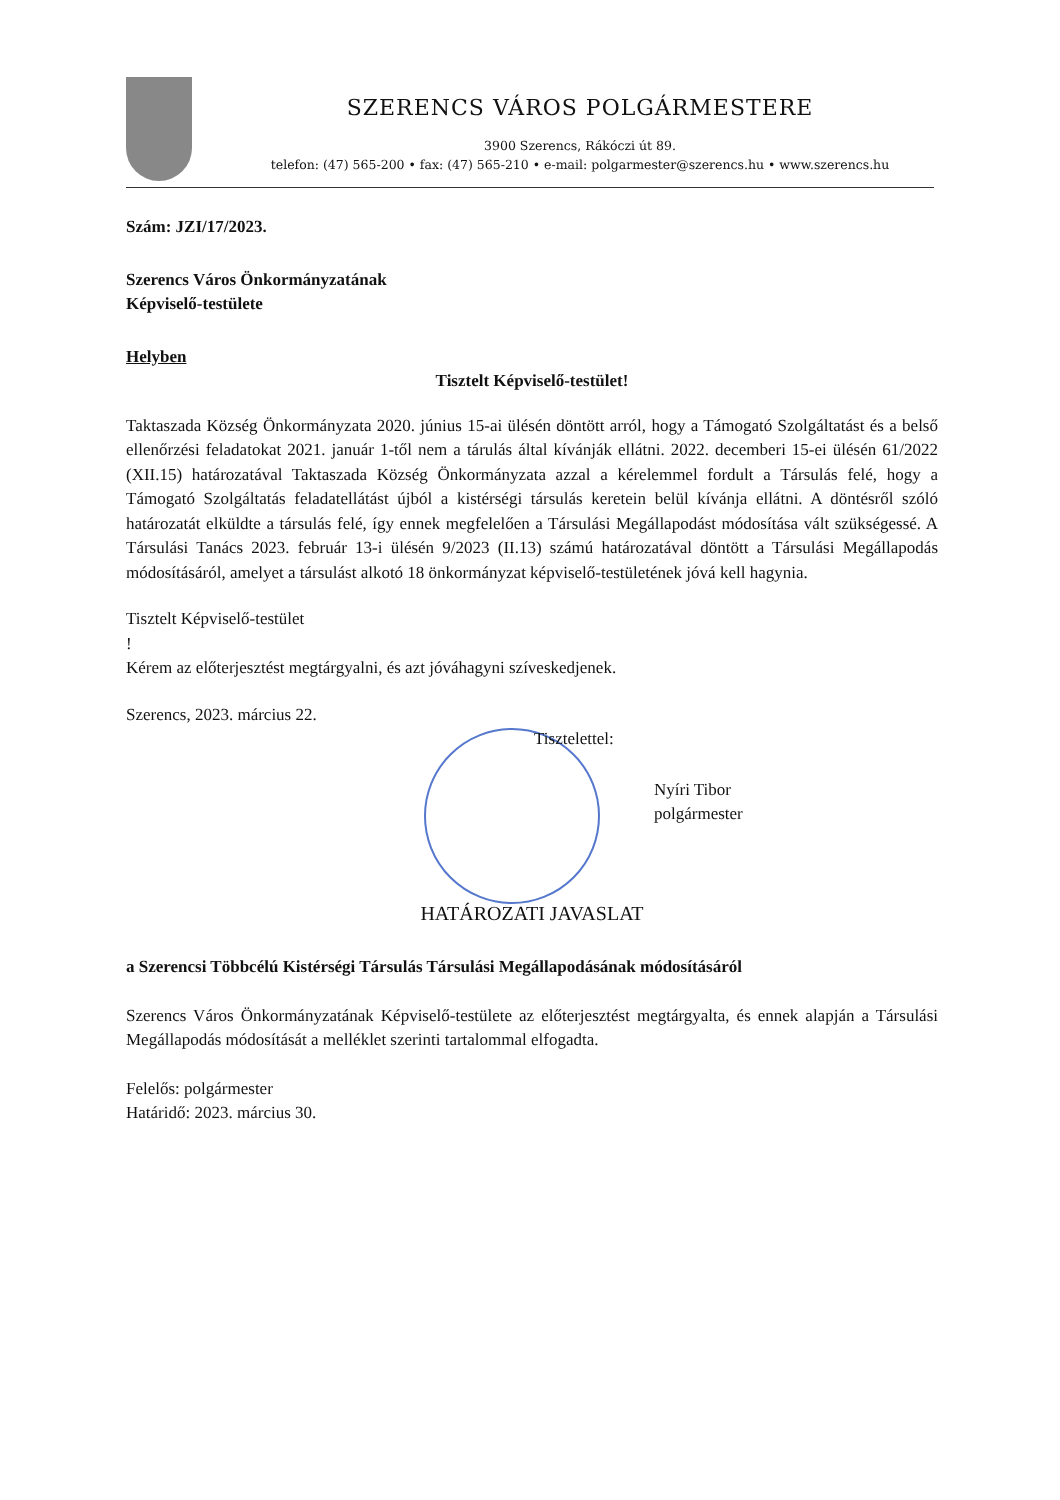SZERENCS VÁROS POLGÁRMESTERE
3900 Szerencs, Rákóczi út 89.
telefon: (47) 565-200 • fax: (47) 565-210 • e-mail: polgarmester@szerencs.hu • www.szerencs.hu
Szám: JZI/17/2023.
Szerencs Város Önkormányzatának
Képviselő-testülete
Helyben
Tisztelt Képviselő-testület!
Taktaszada Község Önkormányzata 2020. június 15-ai ülésén döntött arról, hogy a Támogató Szolgáltatást és a belső ellenőrzési feladatokat 2021. január 1-től nem a tárulás által kívánják ellátni. 2022. decemberi 15-ei ülésén 61/2022 (XII.15) határozatával Taktaszada Község Önkormányzata azzal a kérelemmel fordult a Társulás felé, hogy a Támogató Szolgáltatás feladatellátást újból a kistérségi társulás keretein belül kívánja ellátni. A döntésről szóló határozatát elküldte a társulás felé, így ennek megfelelően a Társulási Megállapodást módosítása vált szükségessé. A Társulási Tanács 2023. február 13-i ülésén 9/2023 (II.13) számú határozatával döntött a Társulási Megállapodás módosításáról, amelyet a társulást alkotó 18 önkormányzat képviselő-testületének jóvá kell hagynia.
Tisztelt Képviselő-testület
!
Kérem az előterjesztést megtárgyalni, és azt jóváhagyni szíveskedjenek.
Szerencs, 2023. március 22.
Tisztelettel:
Nyíri Tibor
polgármester
HATÁROZATI JAVASLAT
a Szerencsi Többcélú Kistérségi Társulás Társulási Megállapodásának módosításáról
Szerencs Város Önkormányzatának Képviselő-testülete az előterjesztést megtárgyalta, és ennek alapján a Társulási Megállapodás módosítását a melléklet szerinti tartalommal elfogadta.
Felelős: polgármester
Határidő: 2023. március 30.